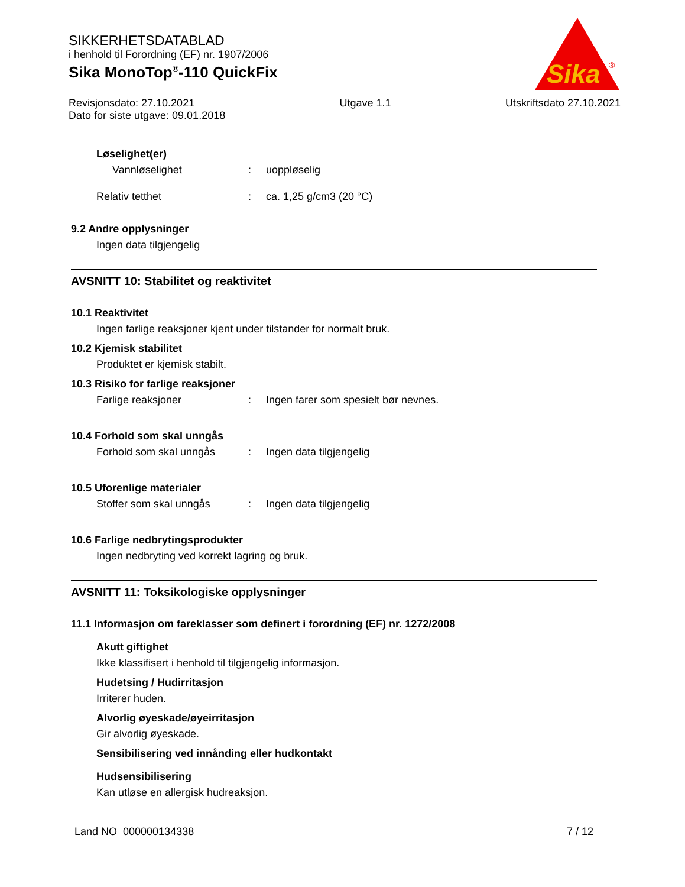SIKKERHETSDATABLAD
i henhold til Forordning (EF) nr. 1907/2006
Sika MonoTop<sup>®</sup>-110 QuickFix
Sika
®
Revisjonsdato: 27.10.2021
Dato for siste utgave: 09.01.2018
Utgave 1.1 Utskriftsdato 27.10.2021
Løselighet(er)
Vannløselighet: uoppløselig
Relativ tetthet: ca. 1,25 g/cm3 (20 °C)
9.2 Andre opplysninger
Ingen data tilgjengelig
AVSNITT 10: Stabilitet og reaktivitet
10.1 Reaktivitet
Ingen farlige reaksjoner kjent under tilstander for normalt bruk.
10.2 Kjemisk stabilitet
Produktet er kjemisk stabilt.
10.3 Risiko for farlige reaksjoner
Farlige reaksjoner: Ingen farer som spesielt bør nevnes.
10.4 Forhold som skal unngås
Forhold som skal unngås: Ingen data tilgjengelig
10.5 Uforenlige materialer
Stoffer som skal unngås: Ingen data tilgjengelig
10.6 Farlige nedbrytingsprodukter
Ingen nedbryting ved korrekt lagring og bruk.
AVSNITT 11: Toksikologiske opplysninger
11.1 Informasjon om fareklasser som definert i forordning (EF) nr. 1272/2008
Akutt giftighet
Ikke klassifisert i henhold til tilgjengelig informasjon.
Hudetsing / Hudirritasjon
Irriterer huden.
Alvorlig øyeskade/øyeirritasjon
Gir alvorlig øyeskade.
Sensibilisering ved innånding eller hudkontakt
Hudsensibilisering
Kan utløse en allergisk hudreaksjon.
Land NO 000000134338 7 / 12